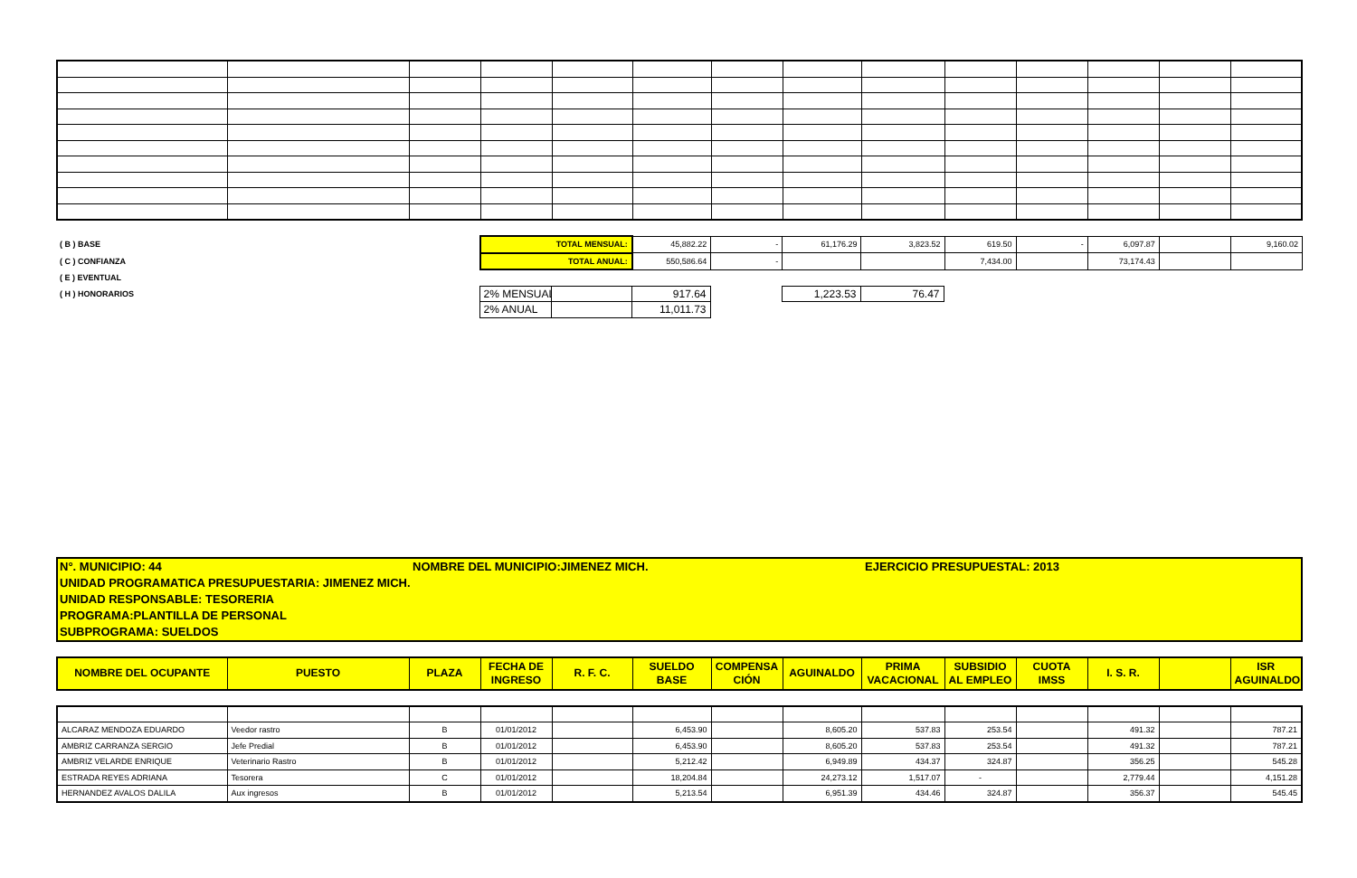| ( B ) BASE | TOTAL MENSUAL: | 45,882.22 | - | 61,176.29 | 3,823.52 | 619.50 | - | 6,097.87 | | 9,160.02 |
| ( C ) CONFIANZA | TOTAL ANUAL: | 550,586.64 | - | | | 7,434.00 | | 73,174.43 | | |
| ( E ) EVENTUAL | | | | | | | | | | |
| ( H ) HONORARIOS | 2% MENSUAL | | 917.64 | | 1,223.53 | 76.47 | |
| | 2% ANUAL | | 11,011.73 | | | | |
N°. MUNICIPIO: 44 NOMBRE DEL MUNICIPIO:JIMENEZ MICH. EJERCICIO PRESUPUESTAL: 2013
UNIDAD PROGRAMATICA PRESUPUESTARIA: JIMENEZ MICH.
UNIDAD RESPONSABLE: TESORERIA
PROGRAMA:PLANTILLA DE PERSONAL
SUBPROGRAMA: SUELDOS
| NOMBRE DEL OCUPANTE | PUESTO | PLAZA | FECHA DE INGRESO | R. F. C. | SUELDO BASE | COMPENSA CIÓN | AGUINALDO | PRIMA VACACIONAL | SUBSIDIO AL EMPLEO | CUOTA IMSS | I. S. R. | | ISR AGUINALDO |
| --- | --- | --- | --- | --- | --- | --- | --- | --- | --- | --- | --- | --- | --- |
| ALCARAZ MENDOZA EDUARDO | Veedor rastro | B | 01/01/2012 | | 6,453.90 | | 8,605.20 | 537.83 | 253.54 | | 491.32 | | 787.21 |
| AMBRIZ CARRANZA SERGIO | Jefe Predial | B | 01/01/2012 | | 6,453.90 | | 8,605.20 | 537.83 | 253.54 | | 491.32 | | 787.21 |
| AMBRIZ VELARDE ENRIQUE | Veterinario Rastro | B | 01/01/2012 | | 5,212.42 | | 6,949.89 | 434.37 | 324.87 | | 356.25 | | 545.28 |
| ESTRADA REYES ADRIANA | Tesorera | C | 01/01/2012 | | 18,204.84 | | 24,273.12 | 1,517.07 | - | | 2,779.44 | | 4,151.28 |
| HERNANDEZ AVALOS DALILA | Aux ingresos | B | 01/01/2012 | | 5,213.54 | | 6,951.39 | 434.46 | 324.87 | | 356.37 | | 545.45 |